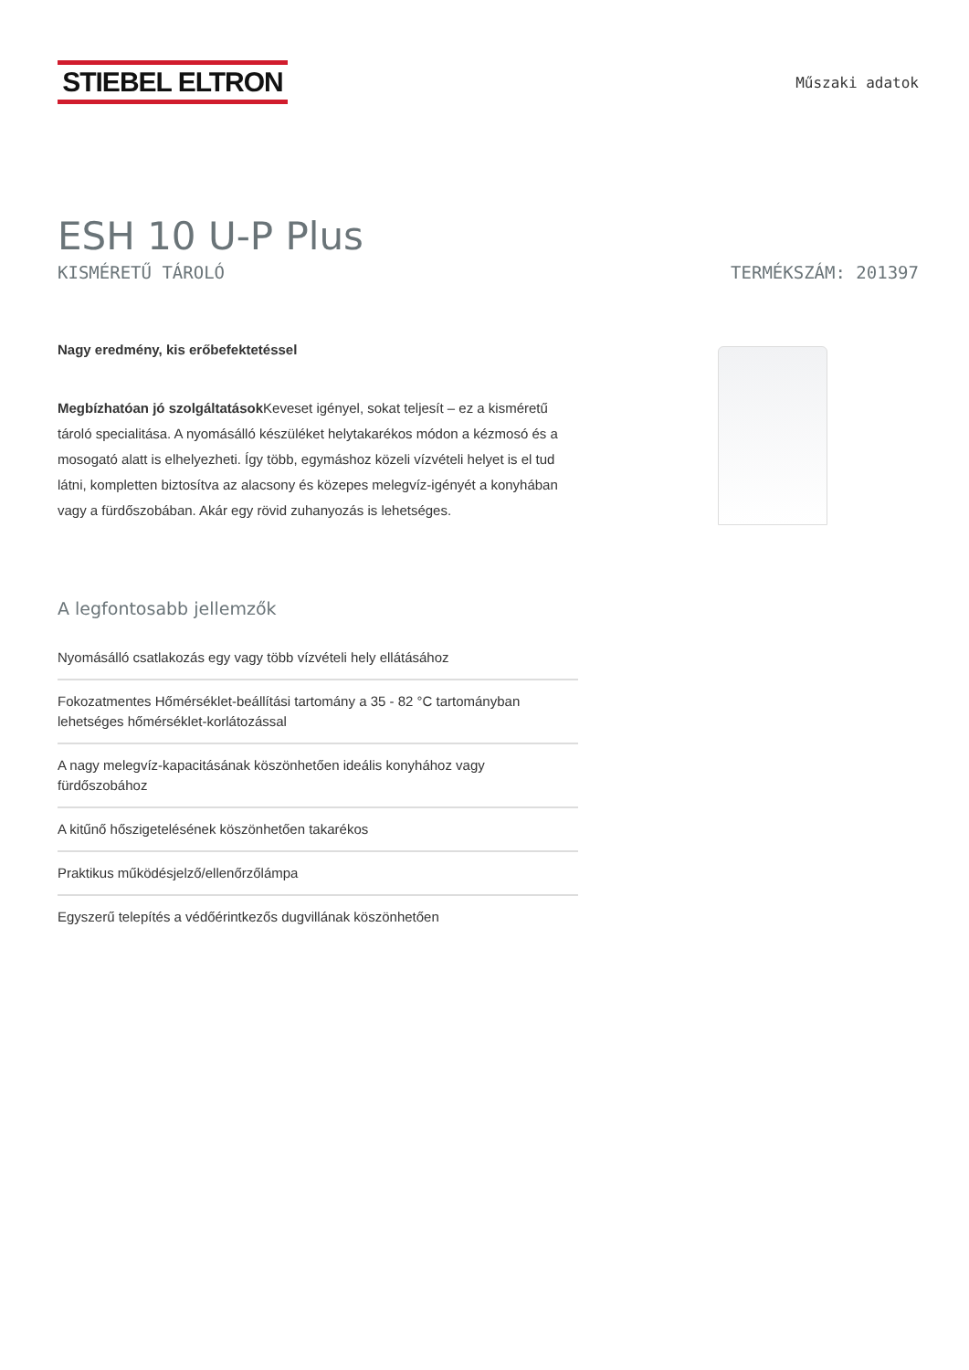STIEBEL ELTRON
Műszaki adatok
ESH 10 U-P Plus
KISMÉRETŰ TÁROLÓ TERMÉKSZÁM: 201397
Nagy eredmény, kis erőbefektetéssel
Megbízhatóan jó szolgáltatások Keveset igényel, sokat teljesít – ez a kisméretű tároló specialitása. A nyomásálló készüléket helytakarékos módon a kézmosó és a mosogató alatt is elhelyezheti. Így több, egymáshoz közeli vízvételi helyet is el tud látni, kompletten biztosítva az alacsony és közepes melegvíz-igényét a konyhában vagy a fürdőszobában. Akár egy rövid zuhanyozás is lehetséges.
A legfontosabb jellemzők
Nyomásálló csatlakozás egy vagy több vízvételi hely ellátásához
Fokozatmentes Hőmérséklet-beállítási tartomány a 35 - 82 °C tartományban lehetséges hőmérséklet-korlátozással
A nagy melegvíz-kapacitásának köszönhetően ideális konyhához vagy fürdőszobához
A kitűnő hőszigetelésének köszönhetően takarékos
Praktikus működésjelző/ellenőrzőlámpa
Egyszerű telepítés a védőérintkezős dugvillának köszönhetően